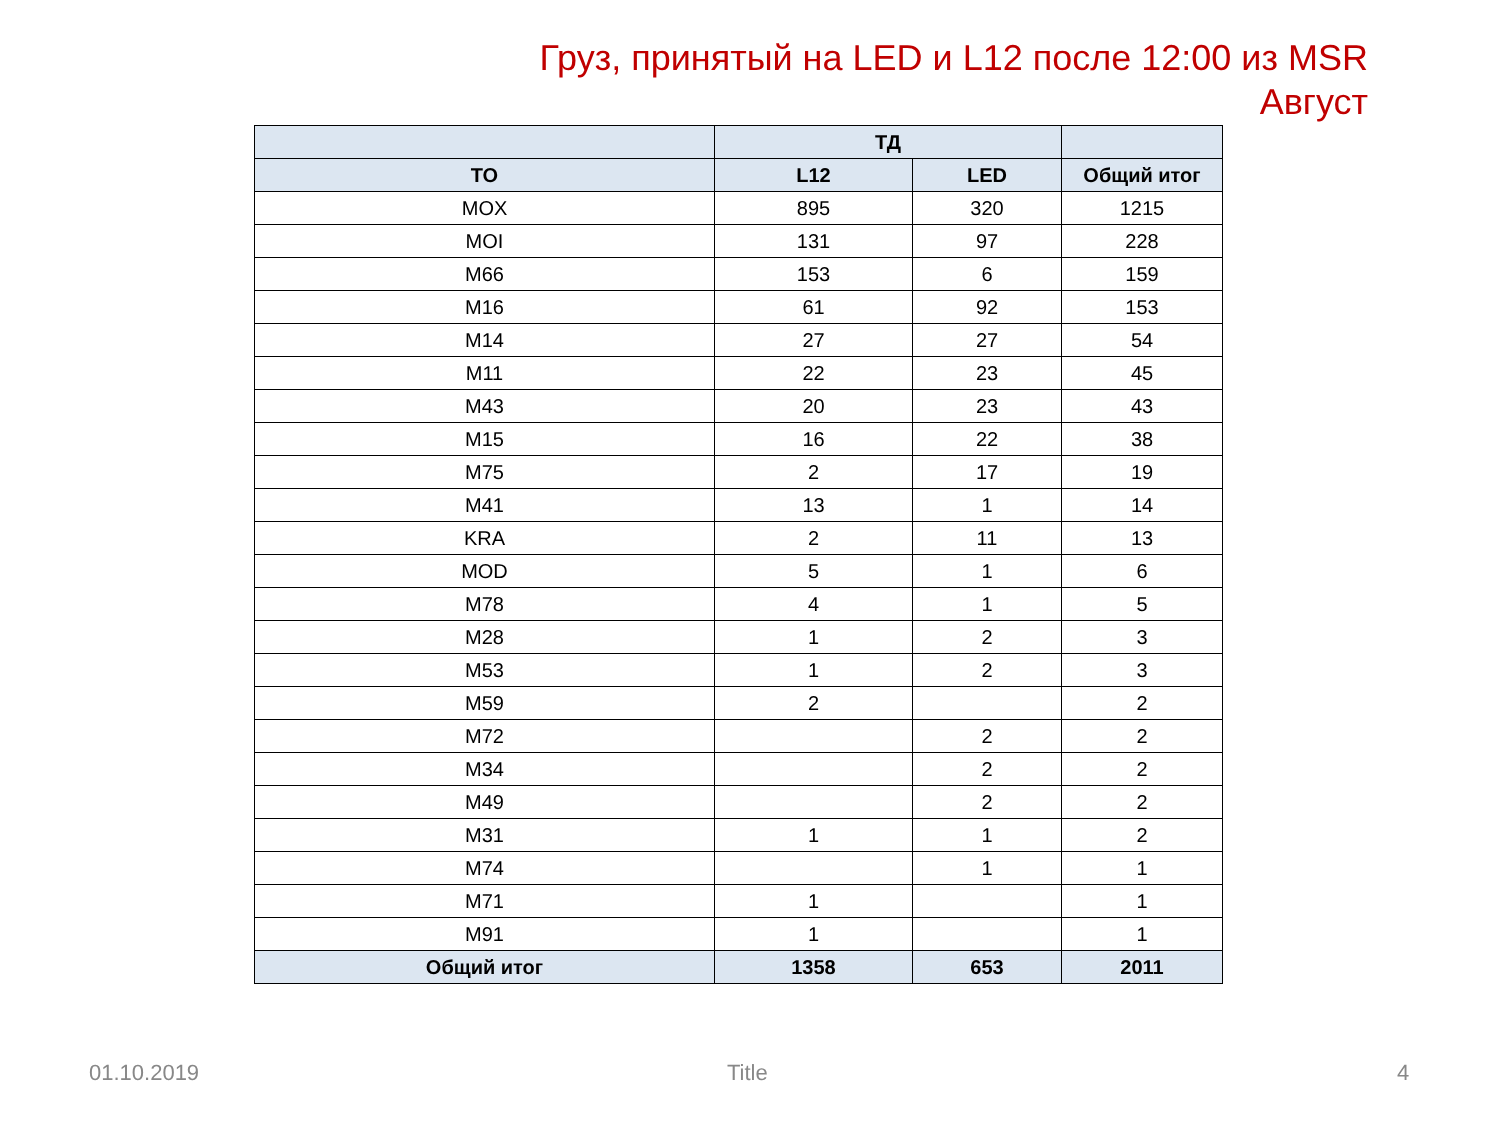Груз, принятый на LED и L12 после 12:00 из MSR
Август
| | ТД | | |
| --- | --- | --- | --- |
| ТО | L12 | LED | Общий итог |
| MOX | 895 | 320 | 1215 |
| MOI | 131 | 97 | 228 |
| M66 | 153 | 6 | 159 |
| M16 | 61 | 92 | 153 |
| M14 | 27 | 27 | 54 |
| M11 | 22 | 23 | 45 |
| M43 | 20 | 23 | 43 |
| M15 | 16 | 22 | 38 |
| M75 | 2 | 17 | 19 |
| M41 | 13 | 1 | 14 |
| KRA | 2 | 11 | 13 |
| MOD | 5 | 1 | 6 |
| M78 | 4 | 1 | 5 |
| M28 | 1 | 2 | 3 |
| M53 | 1 | 2 | 3 |
| M59 | 2 | | 2 |
| M72 | | 2 | 2 |
| M34 | | 2 | 2 |
| M49 | | 2 | 2 |
| M31 | 1 | 1 | 2 |
| M74 | | 1 | 1 |
| M71 | 1 | | 1 |
| M91 | 1 | | 1 |
| Общий итог | 1358 | 653 | 2011 |
01.10.2019 Title 4